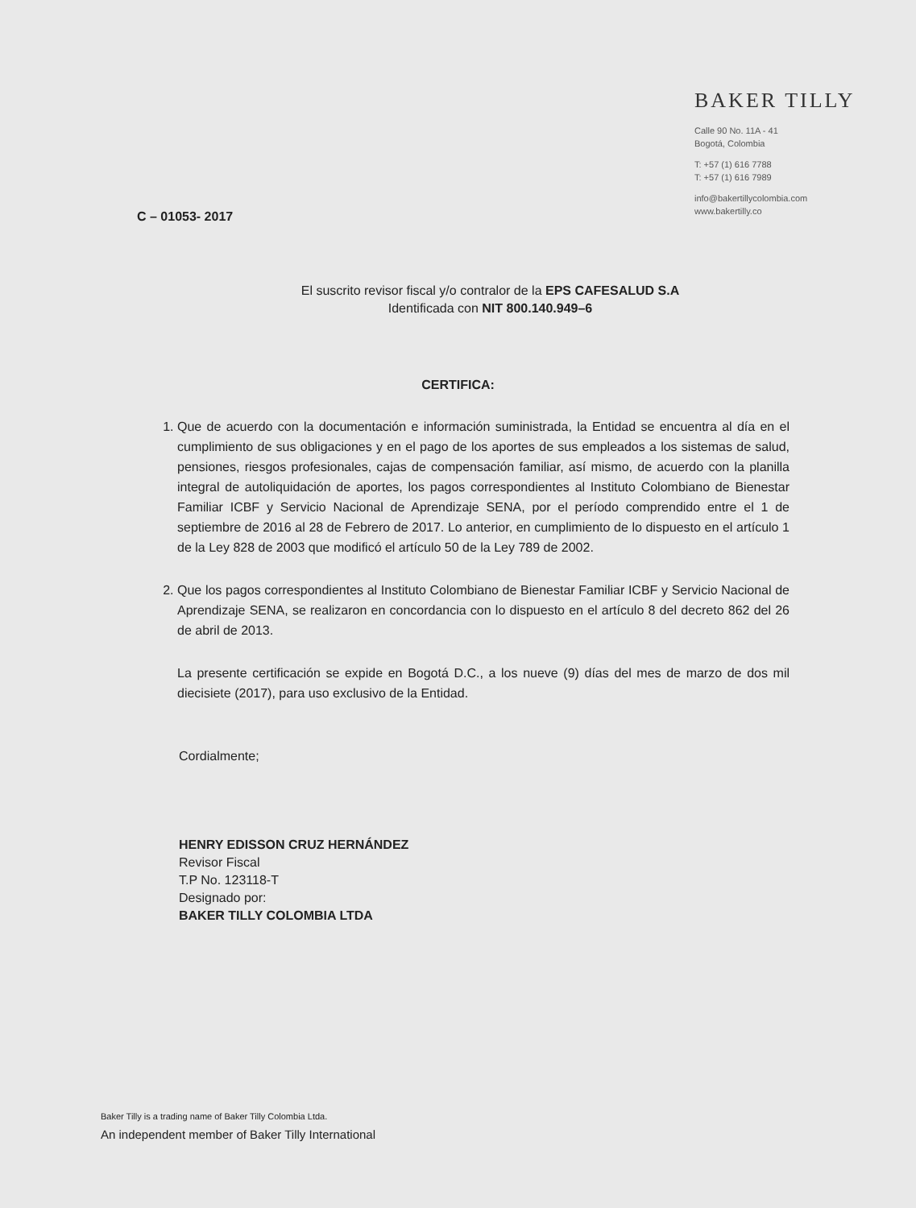C – 01053- 2017
BAKER TILLY
Calle 90 No. 11A - 41
Bogotá, Colombia
T: +57 (1) 616 7788
T: +57 (1) 616 7989
info@bakertillycolombia.com
www.bakertilly.co
El suscrito revisor fiscal y/o contralor de la EPS CAFESALUD S.A
Identificada con NIT 800.140.949–6
CERTIFICA:
1. Que de acuerdo con la documentación e información suministrada, la Entidad se encuentra al día en el cumplimiento de sus obligaciones y en el pago de los aportes de sus empleados a los sistemas de salud, pensiones, riesgos profesionales, cajas de compensación familiar, así mismo, de acuerdo con la planilla integral de autoliquidación de aportes, los pagos correspondientes al Instituto Colombiano de Bienestar Familiar ICBF y Servicio Nacional de Aprendizaje SENA, por el período comprendido entre el 1 de septiembre de 2016 al 28 de Febrero de 2017. Lo anterior, en cumplimiento de lo dispuesto en el artículo 1 de la Ley 828 de 2003 que modificó el artículo 50 de la Ley 789 de 2002.
2. Que los pagos correspondientes al Instituto Colombiano de Bienestar Familiar ICBF y Servicio Nacional de Aprendizaje SENA, se realizaron en concordancia con lo dispuesto en el artículo 8 del decreto 862 del 26 de abril de 2013.
La presente certificación se expide en Bogotá D.C., a los nueve (9) días del mes de marzo de dos mil diecisiete (2017), para uso exclusivo de la Entidad.
Cordialmente;
HENRY EDISSON CRUZ HERNÁNDEZ
Revisor Fiscal
T.P No. 123118-T
Designado por:
BAKER TILLY COLOMBIA LTDA
Baker Tilly is a trading name of Baker Tilly Colombia Ltda.
An independent member of Baker Tilly International